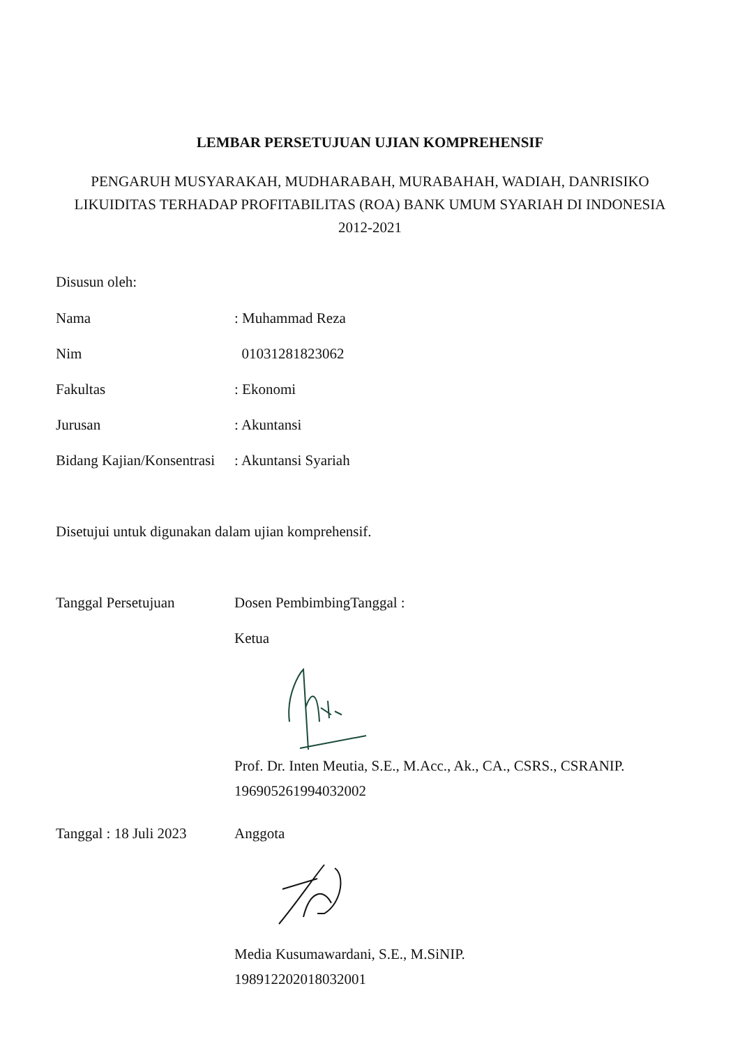LEMBAR PERSETUJUAN UJIAN KOMPREHENSIF
PENGARUH MUSYARAKAH, MUDHARABAH, MURABAHAH, WADIAH, DANRISIKO LIKUIDITAS TERHADAP PROFITABILITAS (ROA) BANK UMUM SYARIAH DI INDONESIA 2012-2021
Disusun oleh:
Nama : Muhammad Reza
Nim 01031281823062
Fakultas : Ekonomi
Jurusan : Akuntansi
Bidang Kajian/Konsentrasi
: Akuntansi Syariah
Disetujui untuk digunakan dalam ujian komprehensif.
Tanggal Persetujuan Dosen PembimbingTanggal :
Ketua
Prof. Dr. Inten Meutia, S.E., M.Acc., Ak., CA., CSRS., CSRANIP.
196905261994032002
Tanggal : 18 Juli 2023
Anggota
Media Kusumawardani, S.E., M.SiNIP.
198912202018032001